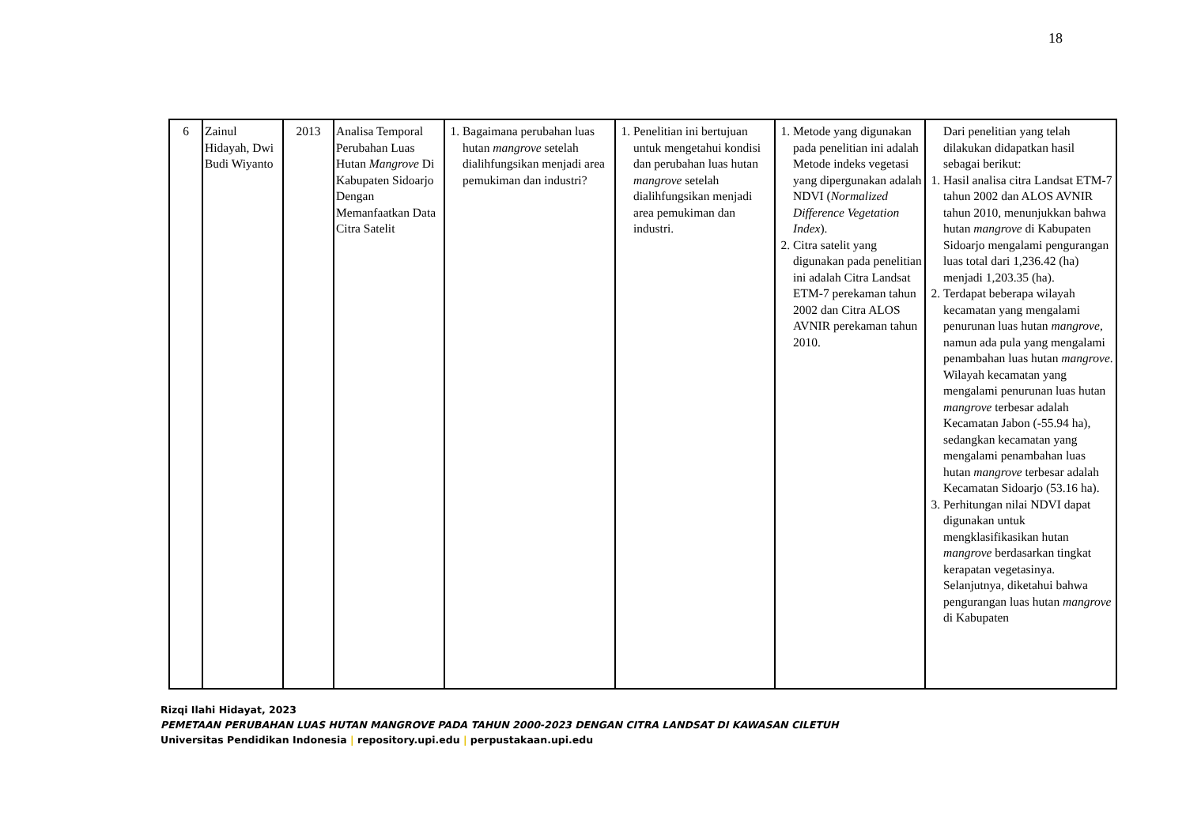18
| 6 | Zainul Hidayah, Dwi Budi Wiyanto | 2013 | Analisa Temporal Perubahan Luas Hutan Mangrove Di Kabupaten Sidoarjo Dengan Memanfaatkan Data Citra Satelit | 1. Bagaimana perubahan luas hutan mangrove setelah dialihfungsikan menjadi area pemukiman dan industri? | 1. Penelitian ini bertujuan untuk mengetahui kondisi dan perubahan luas hutan mangrove setelah dialihfungsikan menjadi area pemukiman dan industri. | 1. Metode yang digunakan pada penelitian ini adalah Metode indeks vegetasi yang dipergunakan adalah NDVI ( Normalized Difference Vegetation Index ). 2. Citra satelit yang digunakan pada penelitian ini adalah Citra Landsat ETM-7 perekaman tahun 2002 dan Citra ALOS AVNIR perekaman tahun 2010. | Dari penelitian yang telah dilakukan didapatkan hasil sebagai berikut: 1. Hasil analisa citra Landsat ETM-7 tahun 2002 dan ALOS AVNIR tahun 2010, menunjukkan bahwa hutan mangrove di Kabupaten Sidoarjo mengalami pengurangan luas total dari 1,236.42 (ha) menjadi 1,203.35 (ha). 2. Terdapat beberapa wilayah kecamatan yang mengalami penurunan luas hutan mangrove , namun ada pula yang mengalami penambahan luas hutan mangrove . Wilayah kecamatan yang mengalami penurunan luas hutan mangrove terbesar adalah Kecamatan Jabon (-55.94 ha), sedangkan kecamatan yang mengalami penambahan luas hutan mangrove terbesar adalah Kecamatan Sidoarjo (53.16 ha). 3. Perhitungan nilai NDVI dapat digunakan untuk mengklasifikasikan hutan mangrove berdasarkan tingkat kerapatan vegetasinya. Selanjutnya, diketahui bahwa pengurangan luas hutan mangrove di Kabupaten |
Rizqi Ilahi Hidayat, 2023
PEMETAAN PERUBAHAN LUAS HUTAN MANGROVE PADA TAHUN 2000-2023 DENGAN CITRA LANDSAT DI KAWASAN CILETUH
Universitas Pendidikan Indonesia | repository.upi.edu | perpustakaan.upi.edu